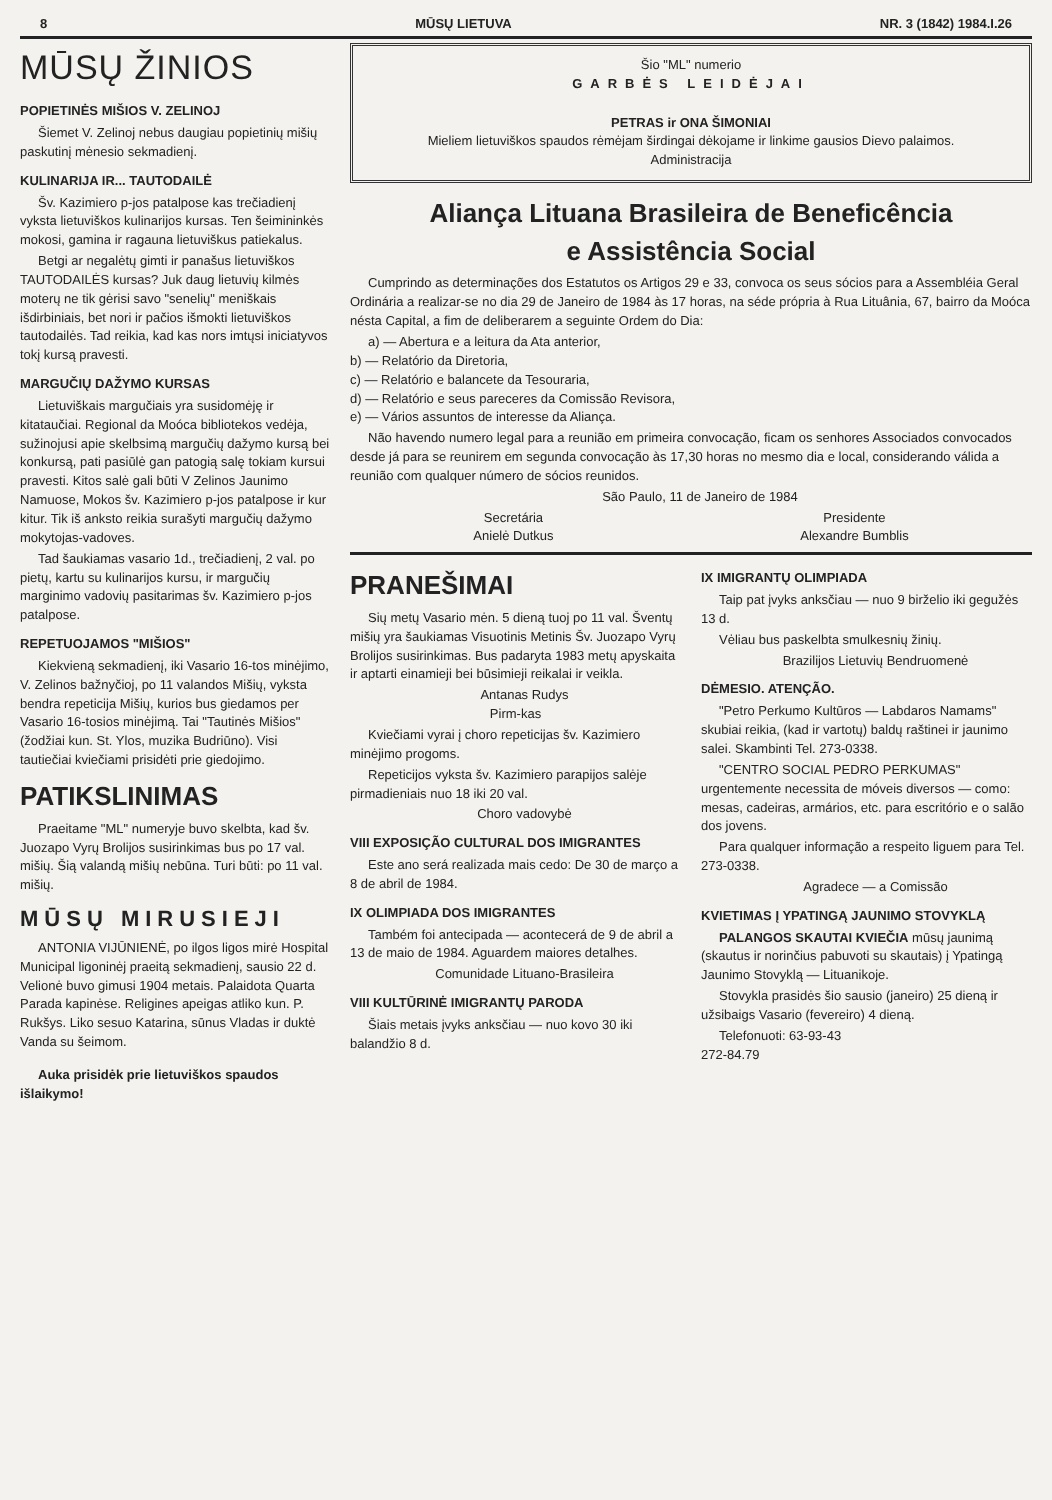8 MŪSŲ LIETUVA NR. 3 (1842) 1984.I.26
MŪSŲ ŽINIOS
POPIETINĖS MIŠIOS V. ZELINOJ
Šiemet V. Zelinoj nebus daugiau popietinių mišių paskutinį mėnesio sekmadienį.
KULINARIJA IR... TAUTODAILĖ
Šv. Kazimiero p-jos patalpose kas trečiadienį vyksta lietuviškos kulinarijos kursas. Ten šeimininkės mokosi, gamina ir ragauna lietuviškus patiekalus.
Betgi ar negalėtų gimti ir panašus lietuviškos TAUTODAILĖS kursas? Juk daug lietuvių kilmės moterų ne tik gėrisi savo "senelių" meniškais išdirbiniais, bet nori ir pačios išmokti lietuviškos tautodailės. Tad reikia, kad kas nors imtųsi iniciatyvos tokį kursą pravesti.
MARGUČIŲ DAŽYMO KURSAS
Lietuviškais margučiais yra susidomėję ir kitataučiai. Regional da Moóca bibliotekos vedėja, sužinojusi apie skelbsimą margučių dažymo kursą bei konkursą, pati pasiūlė gan patogią salę tokiam kursui pravesti. Kitos salė gali būti V Zelinos Jaunimo Namuose, Mokos šv. Kazimiero p-jos patalpose ir kur kitur. Tik iš anksto reikia surašyti margučių dažymo mokytojas-vadoves.
Tad šaukiamas vasario 1d., trečiadienį, 2 val. po pietų, kartu su kulinarijos kursu, ir margučių marginimo vadovių pasitarimas šv. Kazimiero p-jos patalpose.
REPETUOJAMOS "MIŠIOS"
Kiekvieną sekmadienį, iki Vasario 16-tos minėjimo, V. Zelinos bažnyčioj, po 11 valandos Mišių, vyksta bendra repeticija Mišių, kurios bus giedamos per Vasario 16-tosios minėjimą. Tai "Tautinės Mišios" (žodžiai kun. St. Ylos, muzika Budriūno). Visi tautiečiai kviečiami prisidėti prie giedojimo.
PATIKSLINIMAS
Praeitame "ML" numeryje buvo skelbta, kad šv. Juozapo Vyrų Brolijos susirinkimas bus po 17 val. mišių. Šią valandą mišių nebūna. Turi būti: po 11 val. mišių.
MŪSŲ MIRUSIEJI
ANTONIA VIJŪNIENĖ, po ilgos ligos mirė Hospital Municipal ligoninėj praeitą sekmadienį, sausio 22 d. Velionė buvo gimusi 1904 metais. Palaidota Quarta Parada kapinėse. Religines apeigas atliko kun. P. Rukšys. Liko sesuo Katarina, sūnus Vladas ir duktė Vanda su šeimom.
Aukа prisidėk prie lietuviškos spaudos išlaikymo!
Šio "ML" numerio
GARBĖS LEIDĖJAI
PETRAS ir ONA ŠIMONIAI
Mieliem lietuviškos spaudos rėmėjam širdingai dėkojame ir linkime gausios Dievo palaimos.
Administracija
Aliança Lituana Brasileira de Beneficência
e Assistência Social
Cumprindo as determinações dos Estatutos os Artigos 29 e 33, convoca os seus sócios para a Assembléia Geral Ordinária a realizar-se no dia 29 de Janeiro de 1984 às 17 horas, na séde própria à Rua Lituânia, 67, bairro da Moóca nésta Capital, a fim de deliberarem a seguinte Ordem do Dia:
a) — Abertura e a leitura da Ata anterior,
b) — Relatório da Diretoria,
c) — Relatório e balancete da Tesouraria,
d) — Relatório e seus pareceres da Comissão Revisora,
e) — Vários assuntos de interesse da Aliança.
Não havendo numero legal para a reunião em primeira convocação, ficam os senhores Associados convocados desde já para se reunirem em segunda convocação às 17,30 horas no mesmo dia e local, considerando válida a reunião com qualquer número de sócios reunidos.
São Paulo, 11 de Janeiro de 1984
Secretária
Anielė Dutkus
Presidente
Alexandre Bumblis
PRANEŠIMAI
Sių metų Vasario mėn. 5 dieną tuoj po 11 val. Šventų mišių yra šaukiamas Visuotinis Metinis Šv. Juozapo Vyrų Brolijos susirinkimas. Bus padaryta 1983 metų apyskaita ir aptarti einamieji bei būsimieji reikalai ir veikla.
Antanas Rudys
Pirm-kas
Kviečiami vyrai į choro repeticijas šv. Kazimiero minėjimo progoms.
Repeticijos vyksta šv. Kazimiero parapijos salėje pirmadieniais nuo 18 iki 20 val.
Choro vadovybė
VIII EXPOSIÇÃO CULTURAL DOS IMIGRANTES
Este ano será realizada mais cedo: De 30 de março a 8 de abril de 1984.
IX OLIMPIADA DOS IMIGRANTES
Também foi antecipada — acontecerá de 9 de abril a 13 de maio de 1984. Aguardem maiores detalhes.
Comunidade Lituano-Brasileira
VIII KULTŪRINĖ IMIGRANTŲ PARODA
Šiais metais įvyks anksčiau — nuo kovo 30 iki balandžio 8 d.
IX IMIGRANTŲ OLIMPIADA
Taip pat įvyks anksčiau — nuo 9 birželio iki gegužės 13 d.
Vėliau bus paskelbta smulkesnių žinių.
Brazilijos Lietuvių Bendruomenė
DĖMESIO. ATENÇÃO.
"Petro Perkumo Kultūros — Labdaros Namams" skubiai reikia, (kad ir vartotų) baldų raštinei ir jaunimo salei. Skambinti Tel. 273-0338.
"CENTRO SOCIAL PEDRO PERKUMAS" urgentemente necessita de móveis diversos — como: mesas, cadeiras, armários, etc. para escritório e o salão dos jovens.
Para qualquer informação a respeito liguem para Tel. 273-0338.
Agradece — a Comissão
KVIETIMAS Į YPATINGĄ JAUNIMO STOVYKLĄ
PALANGOS SKAUTAI KVIEČIA mūsų jaunimą (skautus ir norinčius pabuvoti su skautais) į Ypatingą Jaunimo Stovyklą — Lituanikoje.
Stovykla prasidės šio sausio (janeiro) 25 dieną ir užsibaigs Vasario (fevereiro) 4 dieną.
Telefonuoti: 63-93-43
272-84.79